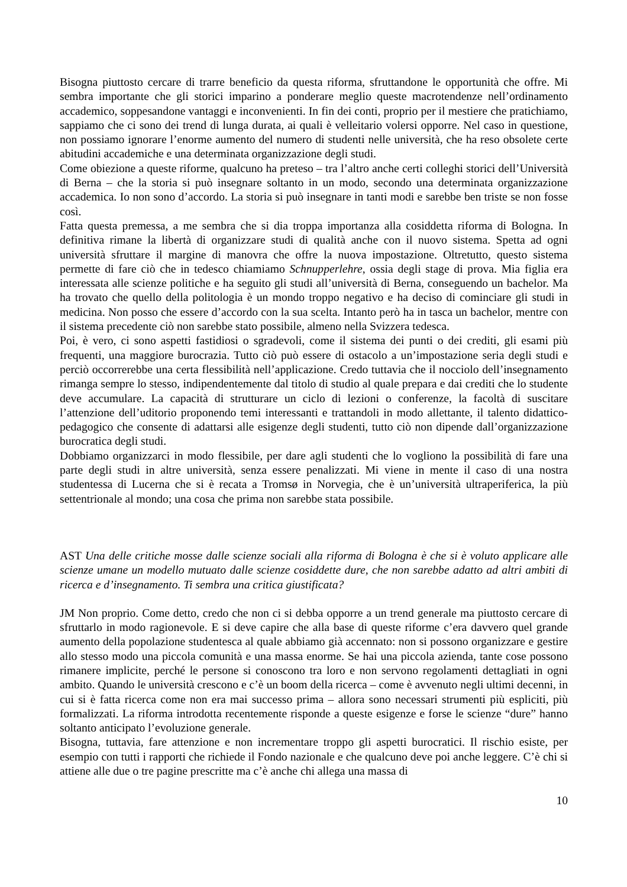Bisogna piuttosto cercare di trarre beneficio da questa riforma, sfruttandone le opportunità che offre. Mi sembra importante che gli storici imparino a ponderare meglio queste macrotendenze nell’ordinamento accademico, soppesandone vantaggi e inconvenienti. In fin dei conti, proprio per il mestiere che pratichiamo, sappiamo che ci sono dei trend di lunga durata, ai quali è velleitario volersi opporre. Nel caso in questione, non possiamo ignorare l’enorme aumento del numero di studenti nelle università, che ha reso obsolete certe abitudini accademiche e una determinata organizzazione degli studi.
Come obiezione a queste riforme, qualcuno ha preteso – tra l’altro anche certi colleghi storici dell’Università di Berna – che la storia si può insegnare soltanto in un modo, secondo una determinata organizzazione accademica. Io non sono d’accordo. La storia si può insegnare in tanti modi e sarebbe ben triste se non fosse così.
Fatta questa premessa, a me sembra che si dia troppa importanza alla cosiddetta riforma di Bologna. In definitiva rimane la libertà di organizzare studi di qualità anche con il nuovo sistema. Spetta ad ogni università sfruttare il margine di manovra che offre la nuova impostazione. Oltretutto, questo sistema permette di fare ciò che in tedesco chiamiamo Schnupperlehre, ossia degli stage di prova. Mia figlia era interessata alle scienze politiche e ha seguito gli studi all’università di Berna, conseguendo un bachelor. Ma ha trovato che quello della politologia è un mondo troppo negativo e ha deciso di cominciare gli studi in medicina. Non posso che essere d’accordo con la sua scelta. Intanto però ha in tasca un bachelor, mentre con il sistema precedente ciò non sarebbe stato possibile, almeno nella Svizzera tedesca.
Poi, è vero, ci sono aspetti fastidiosi o sgradevoli, come il sistema dei punti o dei crediti, gli esami più frequenti, una maggiore burocrazia. Tutto ciò può essere di ostacolo a un’impostazione seria degli studi e perciò occorrerebbe una certa flessibilità nell’applicazione. Credo tuttavia che il nocciolo dell’insegnamento rimanga sempre lo stesso, indipendentemente dal titolo di studio al quale prepara e dai crediti che lo studente deve accumulare. La capacità di strutturare un ciclo di lezioni o conferenze, la facoltà di suscitare l’attenzione dell’uditorio proponendo temi interessanti e trattandoli in modo allettante, il talento didattico-pedagogico che consente di adattarsi alle esigenze degli studenti, tutto ciò non dipende dall’organizzazione burocratica degli studi.
Dobbiamo organizzarci in modo flessibile, per dare agli studenti che lo vogliono la possibilità di fare una parte degli studi in altre università, senza essere penalizzati. Mi viene in mente il caso di una nostra studentessa di Lucerna che si è recata a Tromsø in Norvegia, che è un’università ultraperiferica, la più settentrionale al mondo; una cosa che prima non sarebbe stata possibile.
AST Una delle critiche mosse dalle scienze sociali alla riforma di Bologna è che si è voluto applicare alle scienze umane un modello mutuato dalle scienze cosiddette dure, che non sarebbe adatto ad altri ambiti di ricerca e d’insegnamento. Ti sembra una critica giustificata?
JM Non proprio. Come detto, credo che non ci si debba opporre a un trend generale ma piuttosto cercare di sfruttarlo in modo ragionevole. E si deve capire che alla base di queste riforme c’era davvero quel grande aumento della popolazione studentesca al quale abbiamo già accennato: non si possono organizzare e gestire allo stesso modo una piccola comunità e una massa enorme. Se hai una piccola azienda, tante cose possono rimanere implicite, perché le persone si conoscono tra loro e non servono regolamenti dettagliati in ogni ambito. Quando le università crescono e c’è un boom della ricerca – come è avvenuto negli ultimi decenni, in cui si è fatta ricerca come non era mai successo prima – allora sono necessari strumenti più espliciti, più formalizzati. La riforma introdotta recentemente risponde a queste esigenze e forse le scienze “dure” hanno soltanto anticipato l’evoluzione generale.
Bisogna, tuttavia, fare attenzione e non incrementare troppo gli aspetti burocratici. Il rischio esiste, per esempio con tutti i rapporti che richiede il Fondo nazionale e che qualcuno deve poi anche leggere. C’è chi si attiene alle due o tre pagine prescritte ma c’è anche chi allega una massa di
10